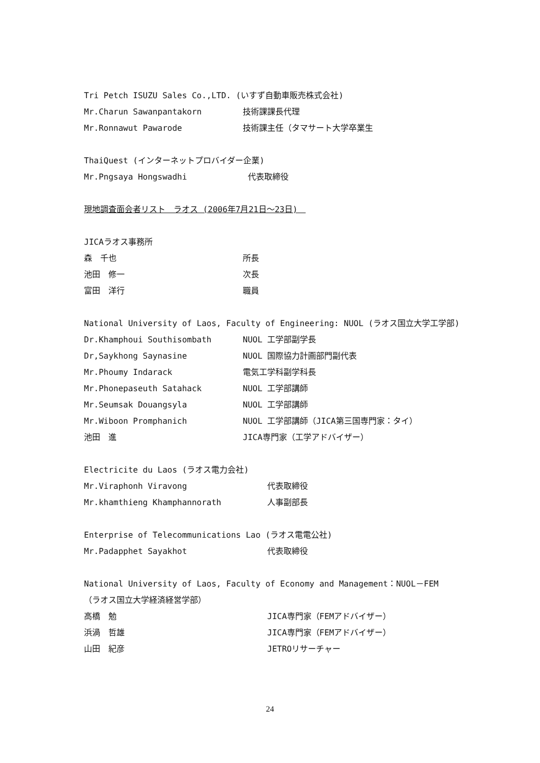Tri Petch ISUZU Sales Co.,LTD. (いすず自動車販売株式会社)
Mr.Charun Sawanpantakorn 技術課課長代理
Mr.Ronnawut Pawarode 技術課主任（タマサート大学卒業生
ThaiQuest (インターネットプロバイダー企業)
Mr.Pngsaya Hongswadhi 代表取締役
現地調査面会者リスト　ラオス (2006年7月21日～23日)　
JICAラオス事務所
森　千也 所長
池田　修一 次長
富田　洋行 職員
National University of Laos, Faculty of Engineering: NUOL (ラオス国立大学工学部)
Dr.Khamphoui Southisombath NUOL 工学部副学長
Dr,Saykhong Saynasine NUOL 国際協力計画部門副代表
Mr.Phoumy Indarack 電気工学科副学科長
Mr.Phonepaseuth Satahack NUOL 工学部講師
Mr.Seumsak Douangsyla NUOL 工学部講師
Mr.Wiboon Promphanich NUOL 工学部講師（JICA第三国専門家：タイ）
池田　進 JICA専門家（工学アドバイザー）
Electricite du Laos (ラオス電力会社)
Mr.Viraphonh Viravong 代表取締役
Mr.khamthieng Khamphannorath 人事副部長
Enterprise of Telecommunications Lao (ラオス電電公社)
Mr.Padapphet Sayakhot 代表取締役
National University of Laos, Faculty of Economy and Management：NUOL－FEM
（ラオス国立大学経済経営学部）
高橋　勉 JICA専門家（FEMアドバイザー）
浜渦　哲雄 JICA専門家（FEMアドバイザー）
山田　紀彦 JETROリサーチャー
24